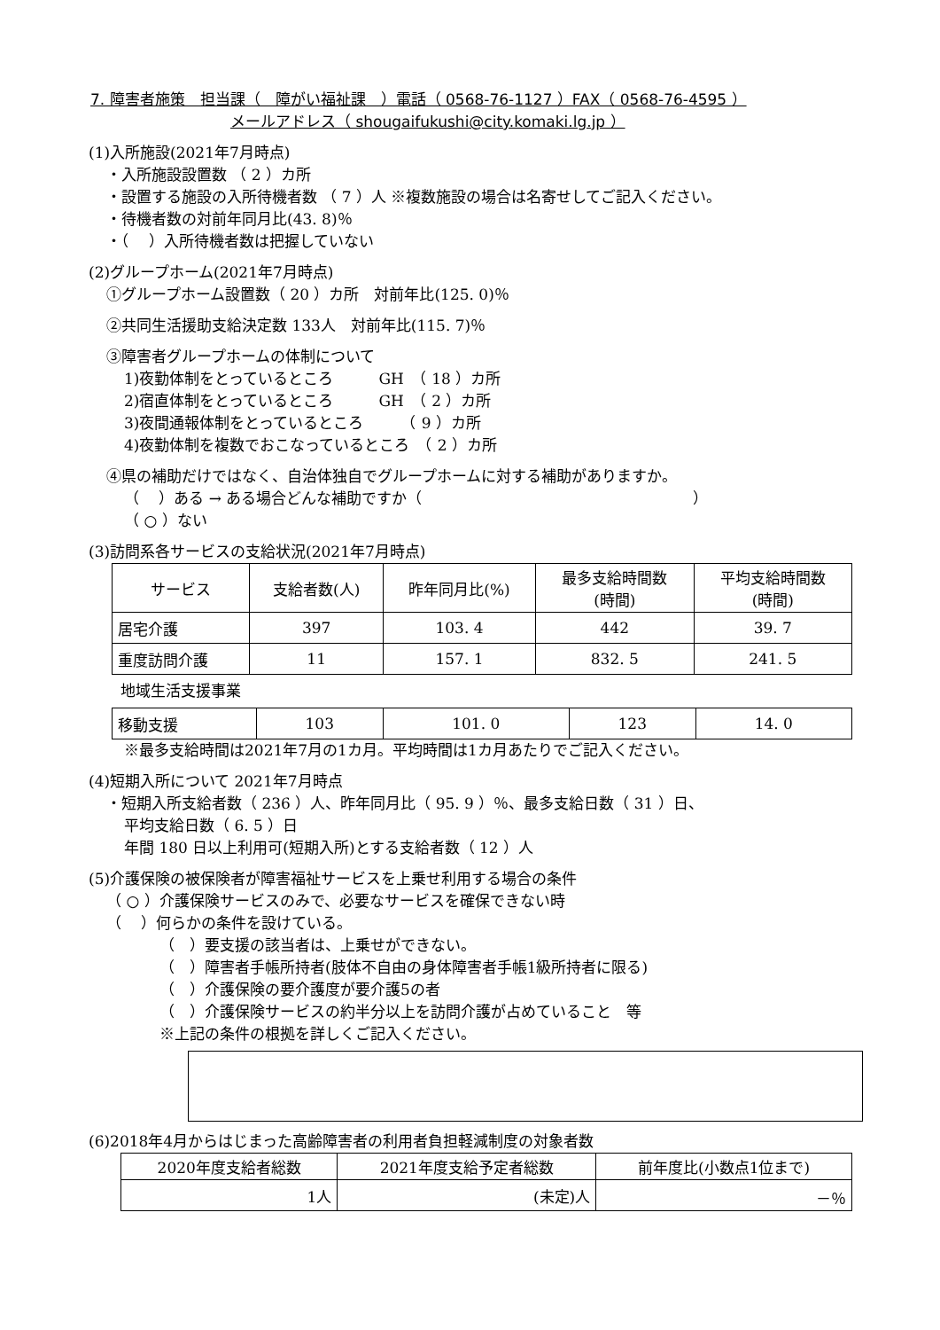7. 障害者施策　担当課（　障がい福祉課　）電話（ 0568-76-1127 ）FAX（ 0568-76-4595 ）
メールアドレス（ shougaifukushi@city.komaki.lg.jp ）
(1)入所施設(2021年7月時点)
・入所施設設置数 （ 2 ）カ所
・設置する施設の入所待機者数 （ 7 ）人 ※複数施設の場合は名寄せしてご記入ください。
・待機者数の対前年同月比(43. 8)％
・（　 ）入所待機者数は把握していない
(2)グループホーム(2021年7月時点)
①グループホーム設置数（ 20 ）カ所　対前年比(125. 0)％
②共同生活援助支給決定数 133人　対前年比(115. 7)％
③障害者グループホームの体制について
1)夜勤体制をとっているところ　　　GH　（ 18 ）カ所
2)宿直体制をとっているところ　　　GH　（ 2 ）カ所
3)夜間通報体制をとっているところ　　　（ 9 ）カ所
4)夜勤体制を複数でおこなっているところ　（ 2 ）カ所
④県の補助だけではなく、自治体独自でグループホームに対する補助がありますか。
（　 ）ある → ある場合どんな補助ですか（　　　　　　　　　　　　　　　　　　）
（ ○ ）ない
(3)訪問系各サービスの支給状況(2021年7月時点)
| サービス | 支給者数(人) | 昨年同月比(%) | 最多支給時間数 (時間) | 平均支給時間数 (時間) |
| --- | --- | --- | --- | --- |
| 居宅介護 | 397 | 103. 4 | 442 | 39. 7 |
| 重度訪問介護 | 11 | 157. 1 | 832. 5 | 241. 5 |
地域生活支援事業
| 移動支援 | 103 | 101. 0 | 123 | 14. 0 |
※最多支給時間は2021年7月の1カ月。平均時間は1カ月あたりでご記入ください。
(4)短期入所について 2021年7月時点
・短期入所支給者数（ 236 ）人、昨年同月比（ 95. 9 ）％、最多支給日数（ 31 ）日、
平均支給日数（ 6. 5 ）日
年間 180 日以上利用可(短期入所)とする支給者数（ 12 ）人
(5)介護保険の被保険者が障害福祉サービスを上乗せ利用する場合の条件
（ ○ ）介護保険サービスのみで、必要なサービスを確保できない時
（　 ）何らかの条件を設けている。
（　）要支援の該当者は、上乗せができない。
（　）障害者手帳所持者(肢体不自由の身体障害者手帳1級所持者に限る)
（　）介護保険の要介護度が要介護5の者
（　）介護保険サービスの約半分以上を訪問介護が占めていること　等
※上記の条件の根拠を詳しくご記入ください。
(6)2018年4月からはじまった高齢障害者の利用者負担軽減制度の対象者数
| 2020年度支給者総数 | 2021年度支給予定者総数 | 前年度比(小数点1位まで) |
| 1人 | (未定)人 | －％ |